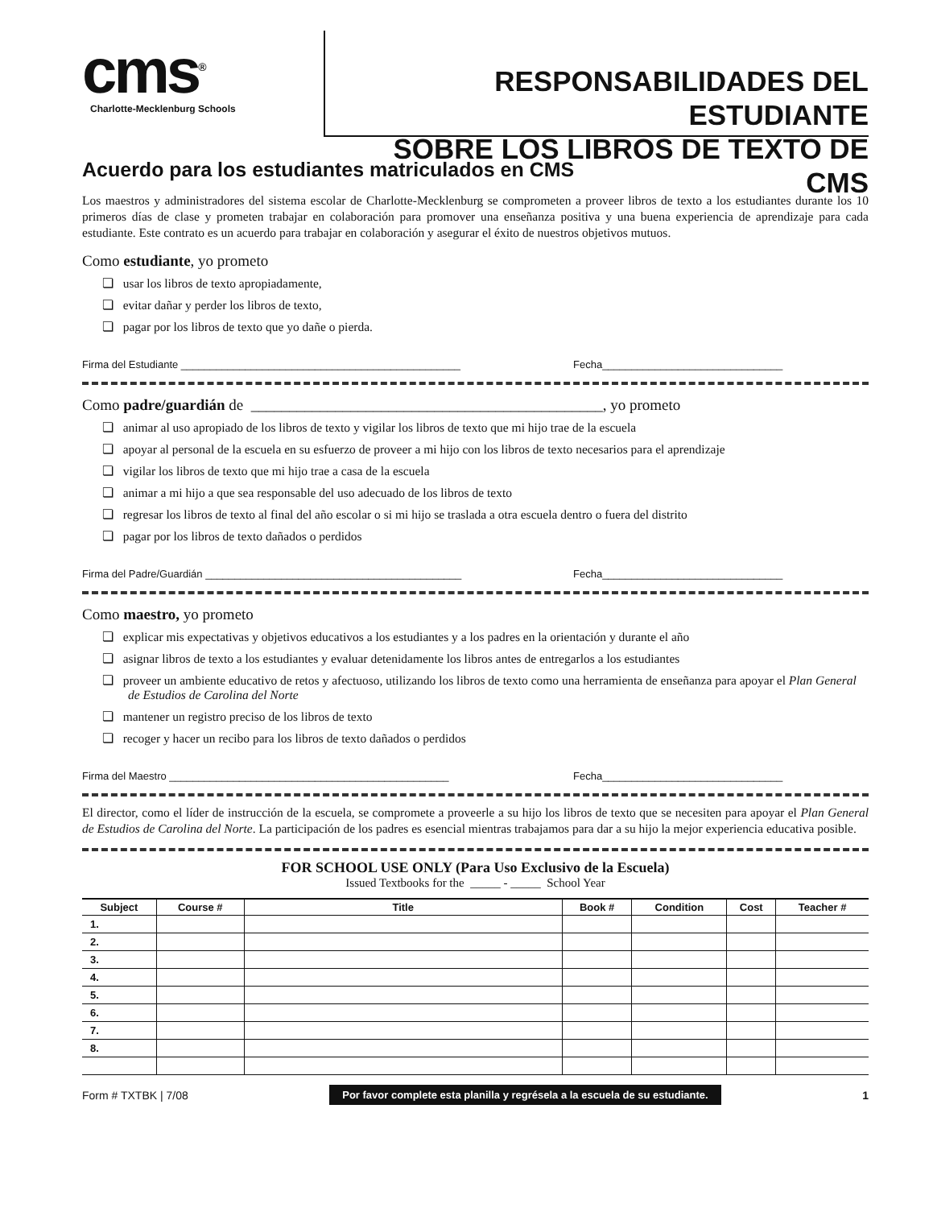cms<sup>®</sup>
Charlotte-Mecklenburg Schools
RESPONSABILIDADES DEL ESTUDIANTE
SOBRE LOS LIBROS DE TEXTO DE CMS
Acuerdo para los estudiantes matriculados en CMS
Los maestros y administradores del sistema escolar de Charlotte-Mecklenburg se comprometen a proveer libros de texto a los estudiantes durante los 10 primeros días de clase y prometen trabajar en colaboración para promover una enseñanza positiva y una buena experiencia de aprendizaje para cada estudiante. Este contrato es un acuerdo para trabajar en colaboración y asegurar el éxito de nuestros objetivos mutuos.
Como estudiante, yo prometo
❏ usar los libros de texto apropiadamente,
❏ evitar dañar y perder los libros de texto,
❏ pagar por los libros de texto que yo dañe o pierda.
Firma del Estudiante ________________________________________________ Fecha_______________________________
Como padre/guardián de ______________________________________________, yo prometo
❏ animar al uso apropiado de los libros de texto y vigilar los libros de texto que mi hijo trae de la escuela
❏ apoyar al personal de la escuela en su esfuerzo de proveer a mi hijo con los libros de texto necesarios para el aprendizaje
❏ vigilar los libros de texto que mi hijo trae a casa de la escuela
❏ animar a mi hijo a que sea responsable del uso adecuado de los libros de texto
❏ regresar los libros de texto al final del año escolar o si mi hijo se traslada a otra escuela dentro o fuera del distrito
❏ pagar por los libros de texto dañados o perdidos
Firma del Padre/Guardián ____________________________________________ Fecha_______________________________
Como maestro, yo prometo
❏ explicar mis expectativas y objetivos educativos a los estudiantes y a los padres en la orientación y durante el año
❏ asignar libros de texto a los estudiantes y evaluar detenidamente los libros antes de entregarlos a los estudiantes
❏ proveer un ambiente educativo de retos y afectuoso, utilizando los libros de texto como una herramienta de enseñanza para apoyar el Plan General de Estudios de Carolina del Norte
❏ mantener un registro preciso de los libros de texto
❏ recoger y hacer un recibo para los libros de texto dañados o perdidos
Firma del Maestro ________________________________________________ Fecha_______________________________
El director, como el líder de instrucción de la escuela, se compromete a proveerle a su hijo los libros de texto que se necesiten para apoyar el Plan General de Estudios de Carolina del Norte. La participación de los padres es esencial mientras trabajamos para dar a su hijo la mejor experiencia educativa posible.
FOR SCHOOL USE ONLY (Para Uso Exclusivo de la Escuela)
Issued Textbooks for the _____ - _____ School Year
| Subject | Course # | Title | Book # | Condition | Cost | Teacher # |
| --- | --- | --- | --- | --- | --- | --- |
| 1. | | | | | | |
| 2. | | | | | | |
| 3. | | | | | | |
| 4. | | | | | | |
| 5. | | | | | | |
| 6. | | | | | | |
| 7. | | | | | | |
| 8. | | | | | | |
Form # TXTBK | 7/08 Por favor complete esta planilla y regrésela a la escuela de su estudiante. 1